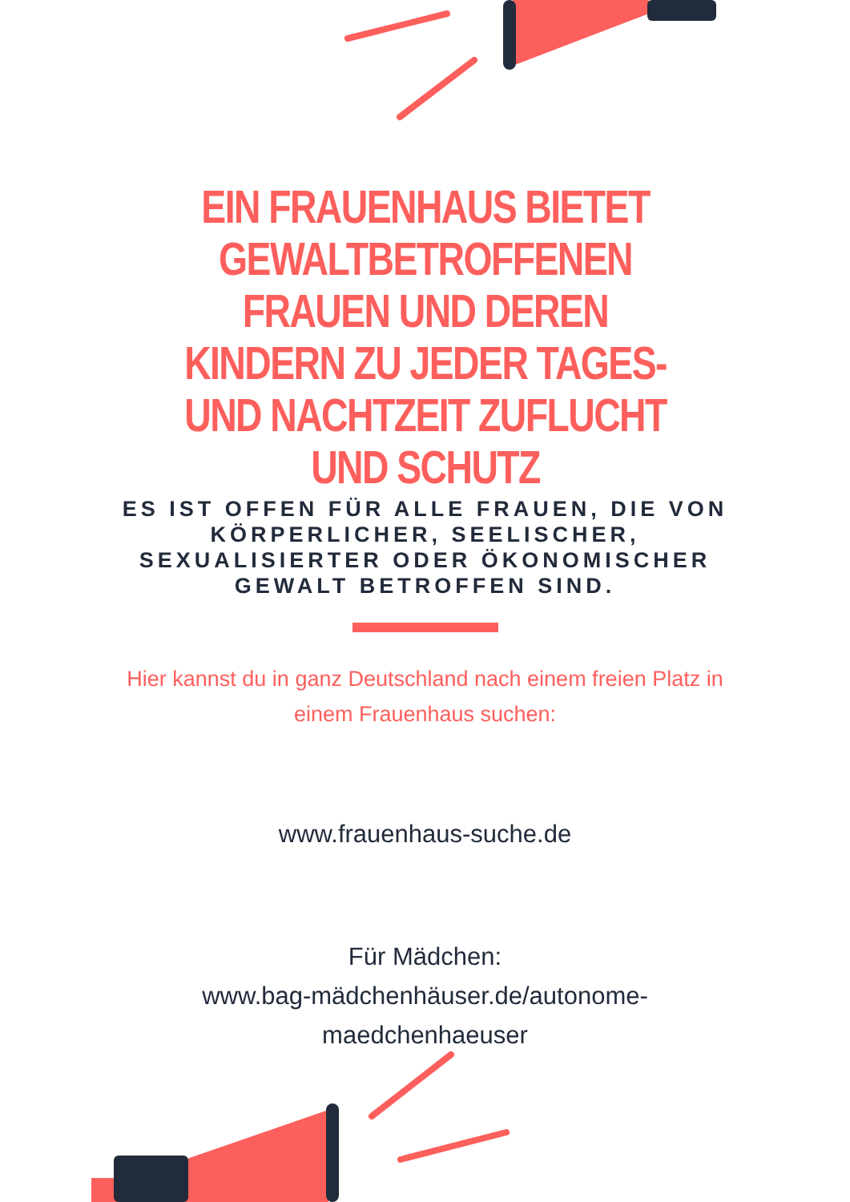EIN FRAUENHAUS BIETET GEWALTBETROFFENEN FRAUEN UND DEREN KINDERN ZU JEDER TAGES- UND NACHTZEIT ZUFLUCHT UND SCHUTZ
ES IST OFFEN FÜR ALLE FRAUEN, DIE VON KÖRPERLICHER, SEELISCHER, SEXUALISIERTER ODER ÖKONOMISCHER GEWALT BETROFFEN SIND.
Hier kannst du in ganz Deutschland nach einem freien Platz in einem Frauenhaus suchen:
www.frauenhaus-suche.de
Für Mädchen:
www.bag-mädchenhäuser.de/autonome-
maedchenhaeuser